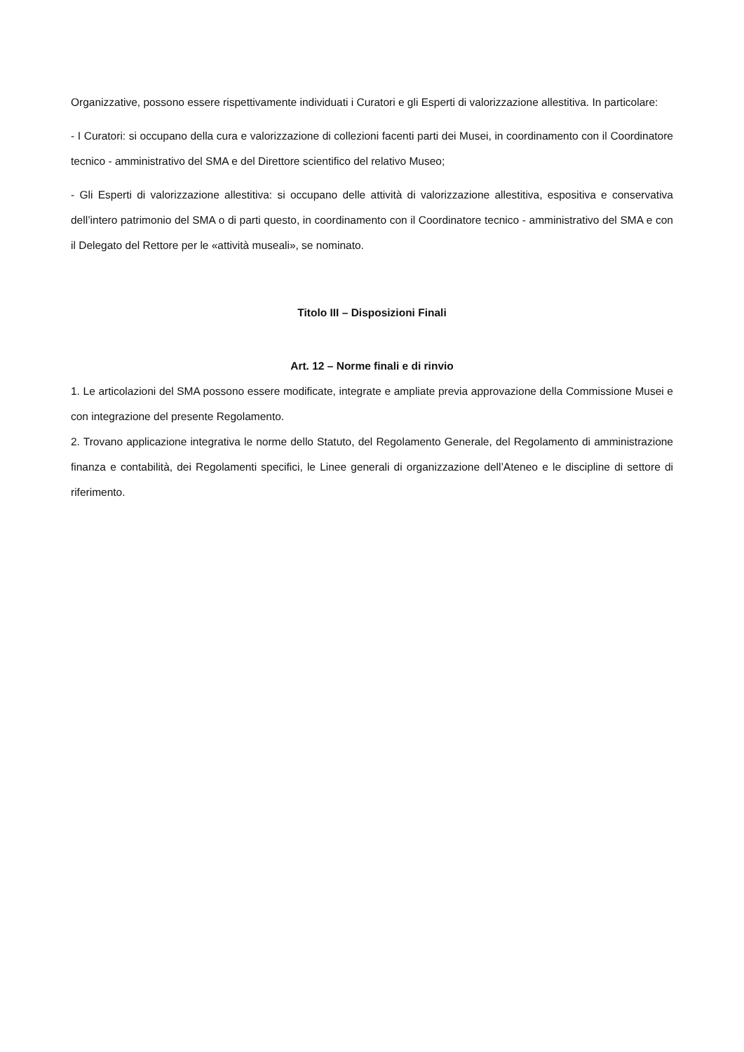Organizzative, possono essere rispettivamente individuati i Curatori e gli Esperti di valorizzazione allestitiva. In particolare:
- I Curatori: si occupano della cura e valorizzazione di collezioni facenti parti dei Musei, in coordinamento con il Coordinatore tecnico - amministrativo del SMA e del Direttore scientifico del relativo Museo;
- Gli Esperti di valorizzazione allestitiva: si occupano delle attività di valorizzazione allestitiva, espositiva e conservativa dell’intero patrimonio del SMA o di parti questo, in coordinamento con il Coordinatore tecnico - amministrativo del SMA e con il Delegato del Rettore per le «attività museali», se nominato.
Titolo III – Disposizioni Finali
Art. 12 – Norme finali e di rinvio
1. Le articolazioni del SMA possono essere modificate, integrate e ampliate previa approvazione della Commissione Musei e con integrazione del presente Regolamento.
2. Trovano applicazione integrativa le norme dello Statuto, del Regolamento Generale, del Regolamento di amministrazione finanza e contabilità, dei Regolamenti specifici, le Linee generali di organizzazione dell’Ateneo e le discipline di settore di riferimento.